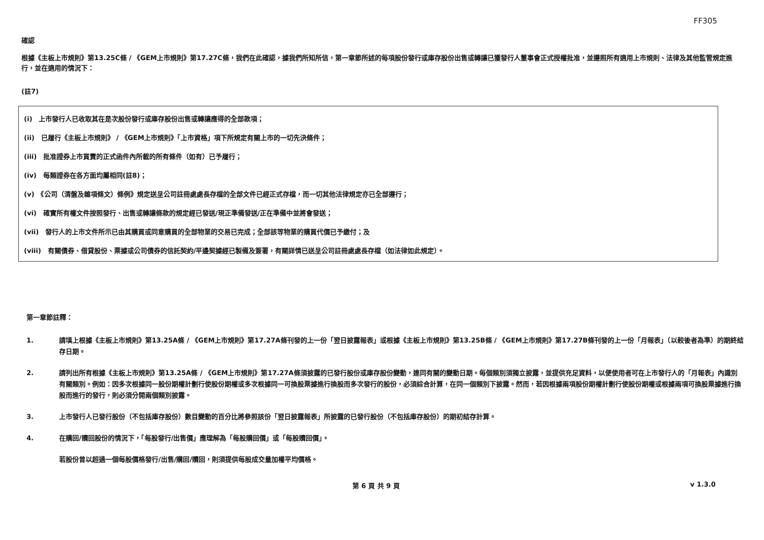FF305
確認
根據《主板上市規則》第13.25C條 / 《GEM上市規則》第17.27C條，我們在此確認，據我們所知所信，第一章節所述的每項股份發行或庫存股份出售或轉讓已獲發行人董事會正式授權批准，並遵照所有適用上市規則、法律及其他監管規定進行，並在適用的情況下：
(註7)
(i)　上市發行人已收取其在是次股份發行或庫存股份出售或轉讓應得的全部款項；
(ii)　已履行《主板上市規則》 / 《GEM上市規則》「上市資格」項下所規定有關上市的一切先決條件；
(iii)　批准證券上市買賣的正式函件內所載的所有條件（如有）已予履行；
(iv)　每類證券在各方面均屬相同(註8)；
(v)　《公司（清盤及雜項條文）條例》規定送呈公司註冊處處長存檔的全部文件已經正式存檔，而一切其他法律規定亦已全部遵行；
(vi)　確實所有權文件按照發行、出售或轉讓條款的規定經已發送/現正準備發送/正在準備中並將會發送；
(vii)　發行人的上市文件所示已由其購買或同意購買的全部物業的交易已完成；全部該等物業的購買代價已予繳付；及
(viii)　有關債券、借貸股份、票據或公司債券的信託契約/平邊契據經已製備及簽署，有關詳情已送呈公司註冊處處長存檔（如法律如此規定）。
第一章節註釋：
1. 請填上根據《主板上市規則》第13.25A條 / 《GEM上市規則》第17.27A條刊發的上一份「翌日披露報表」或根據《主板上市規則》第13.25B條 / 《GEM上市規則》第17.27B條刊發的上一份「月報表」（以較後者為準）的期終結存日期。
2. 請列出所有根據《主板上市規則》第13.25A條 / 《GEM上市規則》第17.27A條須披露的已發行股份或庫存股份變動，連同有關的變動日期。每個類別須獨立披露，並提供充足資料，以便使用者可在上市發行人的「月報表」內識別有關類別。例如：因多次根據同一股份期權計劃行使股份期權或多次根據同一可換股票據進行換股而多次發行的股份，必須綜合計算，在同一個類別下披露。然而，若因根據兩項股份期權計劃行使股份期權或根據兩項可換股票據進行換股而進行的發行，則必須分開兩個類別披露。
3. 上市發行人已發行股份（不包括庫存股份）數目變動的百分比將參照該份「翌日披露報表」所披露的已發行股份（不包括庫存股份）的期初結存計算。
4. 在購回/贖回股份的情況下，「每股發行/出售價」應理解為「每股購回價」或「每股贖回價」。
若股份曾以超過一個每股價格發行/出售/購回/贖回，則須提供每股成交量加權平均價格。
第 6 頁 共 9 頁 v 1.3.0